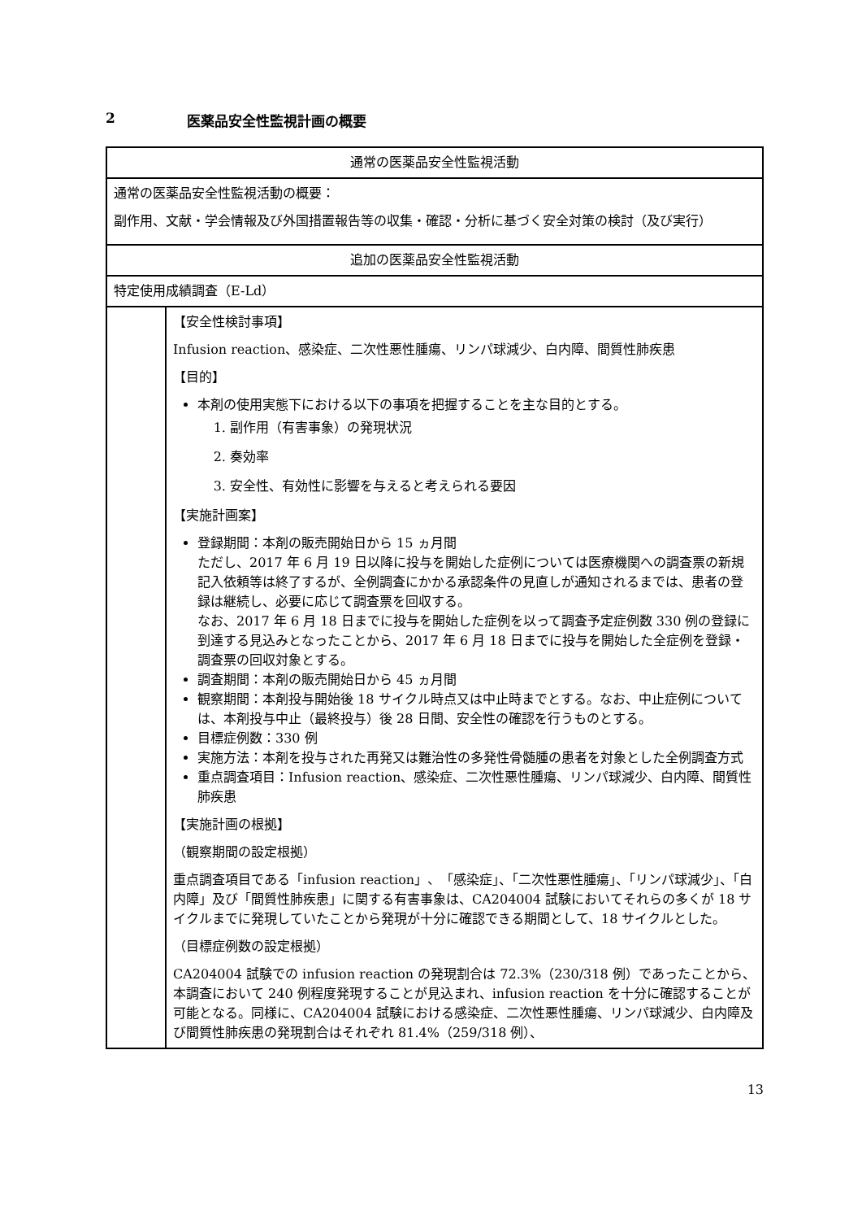2 医薬品安全性監視計画の概要
| 通常の医薬品安全性監視活動 | |
| 通常の医薬品安全性監視活動の概要： 副作用、文献・学会情報及び外国措置報告等の収集・確認・分析に基づく安全対策の検討（及び実行） | |
| 追加の医薬品安全性監視活動 | |
| 特定使用成績調査（E-Ld） | |
| | 【安全性検討事項】 Infusion reaction、感染症、二次性悪性腫瘍、リンパ球減少、白内障、間質性肺疾患 【目的】 本剤の使用実態下における以下の事項を把握することを主な目的とする。 1. 副作用（有害事象）の発現状況 2. 奏効率 3. 安全性、有効性に影響を与えると考えられる要因 【実施計画案】 登録期間：本剤の販売開始日から 15 ヵ月間 ただし、2017 年 6 月 19 日以降に投与を開始した症例については医療機関への調査票の新規記入依頼等は終了するが、全例調査にかかる承認条件の見直しが通知されるまでは、患者の登録は継続し、必要に応じて調査票を回収する。 なお、2017 年 6 月 18 日までに投与を開始した症例を以って調査予定症例数 330 例の登録に到達する見込みとなったことから、2017 年 6 月 18 日までに投与を開始した全症例を登録・調査票の回収対象とする。 調査期間：本剤の販売開始日から 45 ヵ月間 観察期間：本剤投与開始後 18 サイクル時点又は中止時までとする。なお、中止症例については、本剤投与中止（最終投与）後 28 日間、安全性の確認を行うものとする。 目標症例数：330 例 実施方法：本剤を投与された再発又は難治性の多発性骨髄腫の患者を対象とした全例調査方式 重点調査項目：Infusion reaction、感染症、二次性悪性腫瘍、リンパ球減少、白内障、間質性肺疾患 【実施計画の根拠】 （観察期間の設定根拠） 重点調査項目である「infusion reaction」、「感染症」、「二次性悪性腫瘍」、「リンパ球減少」、「白内障」及び「間質性肺疾患」に関する有害事象は、CA204004 試験においてそれらの多くが 18 サイクルまでに発現していたことから発現が十分に確認できる期間として、18 サイクルとした。 （目標症例数の設定根拠） CA204004 試験での infusion reaction の発現割合は 72.3%（230/318 例）であったことから、本調査において 240 例程度発現することが見込まれ、infusion reaction を十分に確認することが可能となる。同様に、CA204004 試験における感染症、二次性悪性腫瘍、リンパ球減少、白内障及び間質性肺疾患の発現割合はそれぞれ 81.4%（259/318 例）、 |
13